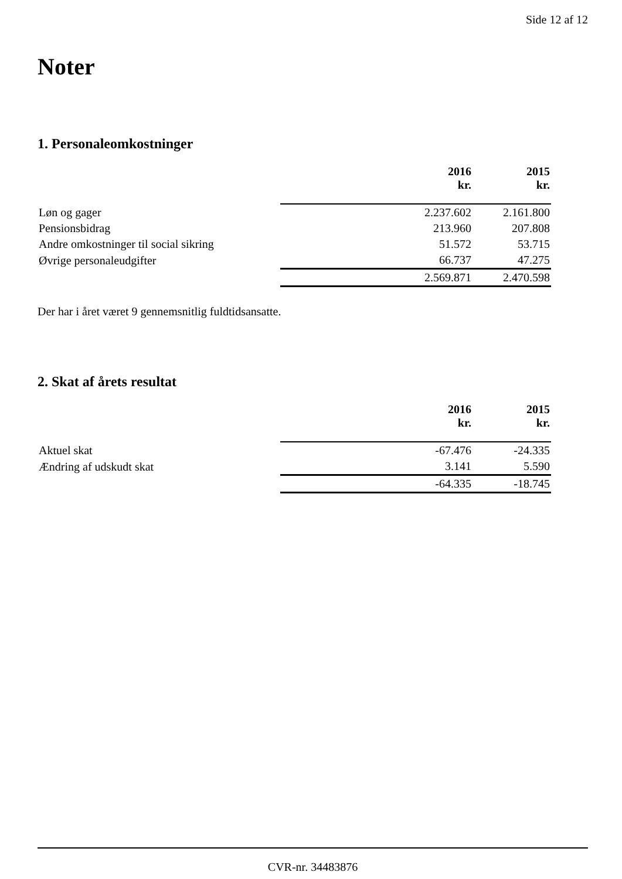Side 12 af 12
Noter
1. Personaleomkostninger
| | | 2016 kr. | 2015 kr. |
| Løn og gager | | 2.237.602 | 2.161.800 |
| Pensionsbidrag | | 213.960 | 207.808 |
| Andre omkostninger til social sikring | | 51.572 | 53.715 |
| Øvrige personaleudgifter | | 66.737 | 47.275 |
| | | 2.569.871 | 2.470.598 |
Der har i året været 9 gennemsnitlig fuldtidsansatte.
2. Skat af årets resultat
| | | 2016 kr. | 2015 kr. |
| Aktuel skat | | -67.476 | -24.335 |
| Ændring af udskudt skat | | 3.141 | 5.590 |
| | | -64.335 | -18.745 |
CVR-nr. 34483876